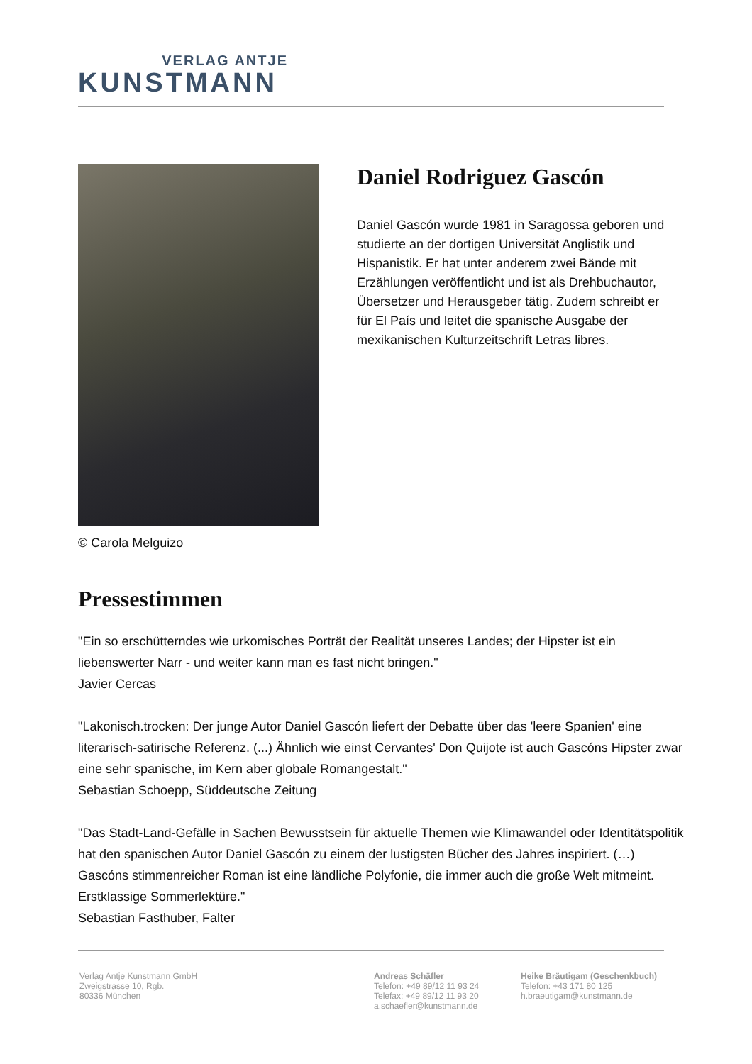VERLAG ANTJE
KUNSTMANN
© Carola Melguizo
Daniel Rodriguez Gascón
Daniel Gascón wurde 1981 in Saragossa geboren und studierte an der dortigen Universität Anglistik und Hispanistik. Er hat unter anderem zwei Bände mit Erzählungen veröffentlicht und ist als Drehbuchautor, Übersetzer und Herausgeber tätig. Zudem schreibt er für El País und leitet die spanische Ausgabe der mexikanischen Kulturzeitschrift Letras libres.
Pressestimmen
"Ein so erschütterndes wie urkomisches Porträt der Realität unseres Landes; der Hipster ist ein liebenswerter Narr - und weiter kann man es fast nicht bringen."
Javier Cercas
"Lakonisch.trocken: Der junge Autor Daniel Gascón liefert der Debatte über das 'leere Spanien' eine literarisch-satirische Referenz. (...) Ähnlich wie einst Cervantes' Don Quijote ist auch Gascóns Hipster zwar eine sehr spanische, im Kern aber globale Romangestalt."
Sebastian Schoepp, Süddeutsche Zeitung
"Das Stadt-Land-Gefälle in Sachen Bewusstsein für aktuelle Themen wie Klimawandel oder Identitätspolitik hat den spanischen Autor Daniel Gascón zu einem der lustigsten Bücher des Jahres inspiriert. (…) Gascóns stimmenreicher Roman ist eine ländliche Polyfonie, die immer auch die große Welt mitmeint. Erstklassige Sommerlektüre."
Sebastian Fasthuber, Falter
Verlag Antje Kunstmann GmbH
Zweigstrasse 10, Rgb.
80336 München
Andreas Schäfler
Telefon: +49 89/12 11 93 24
Telefax: +49 89/12 11 93 20
a.schaefler@kunstmann.de
Heike Bräutigam (Geschenkbuch)
Telefon: +43 171 80 125
h.braeutigam@kunstmann.de